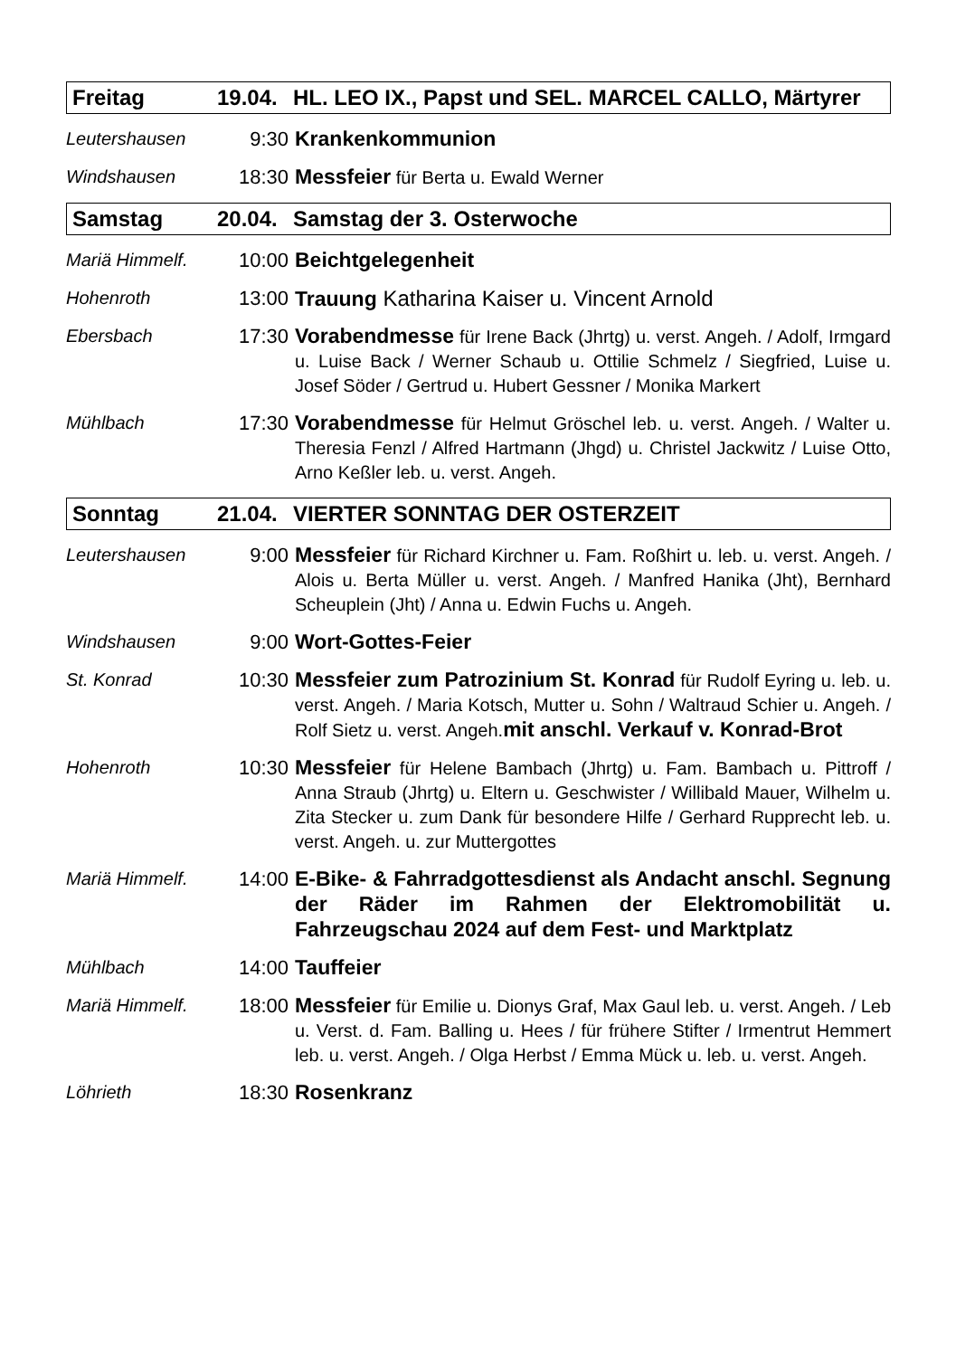Freitag 19.04. HL. LEO IX., Papst und SEL. MARCEL CALLO, Märtyrer
Leutershausen 9:30 Krankenkommunion
Windshausen 18:30 Messfeier für Berta u. Ewald Werner
Samstag 20.04. Samstag der 3. Osterwoche
Mariä Himmelf. 10:00 Beichtgelegenheit
Hohenroth 13:00 Trauung Katharina Kaiser u. Vincent Arnold
Ebersbach 17:30 Vorabendmesse für Irene Back (Jhrtg) u. verst. Angeh. / Adolf, Irmgard u. Luise Back / Werner Schaub u. Ottilie Schmelz / Siegfried, Luise u. Josef Söder / Gertrud u. Hubert Gessner / Monika Markert
Mühlbach 17:30 Vorabendmesse für Helmut Gröschel leb. u. verst. Angeh. / Walter u. Theresia Fenzl / Alfred Hartmann (Jhgd) u. Christel Jackwitz / Luise Otto, Arno Keßler leb. u. verst. Angeh.
Sonntag 21.04. VIERTER SONNTAG DER OSTERZEIT
Leutershausen 9:00 Messfeier für Richard Kirchner u. Fam. Roßhirt u. leb. u. verst. Angeh. / Alois u. Berta Müller u. verst. Angeh. / Manfred Hanika (Jht), Bernhard Scheuplein (Jht) / Anna u. Edwin Fuchs u. Angeh.
Windshausen 9:00 Wort-Gottes-Feier
St. Konrad 10:30 Messfeier zum Patrozinium St. Konrad für Rudolf Eyring u. leb. u. verst. Angeh. / Maria Kotsch, Mutter u. Sohn / Waltraud Schier u. Angeh. / Rolf Sietz u. verst. Angeh.mit anschl. Verkauf v. Konrad-Brot
Hohenroth 10:30 Messfeier für Helene Bambach (Jhrtg) u. Fam. Bambach u. Pittroff / Anna Straub (Jhrtg) u. Eltern u. Geschwister / Willibald Mauer, Wilhelm u. Zita Stecker u. zum Dank für besondere Hilfe / Gerhard Rupprecht leb. u. verst. Angeh. u. zur Muttergottes
Mariä Himmelf. 14:00 E-Bike- & Fahrradgottesdienst als Andacht anschl. Segnung der Räder im Rahmen der Elektromobilität u. Fahrzeugschau 2024 auf dem Fest- und Marktplatz
Mühlbach 14:00 Tauffeier
Mariä Himmelf. 18:00 Messfeier für Emilie u. Dionys Graf, Max Gaul leb. u. verst. Angeh. / Leb u. Verst. d. Fam. Balling u. Hees / für frühere Stifter / Irmentrut Hemmert leb. u. verst. Angeh. / Olga Herbst / Emma Mück u. leb. u. verst. Angeh.
Löhrieth 18:30 Rosenkranz